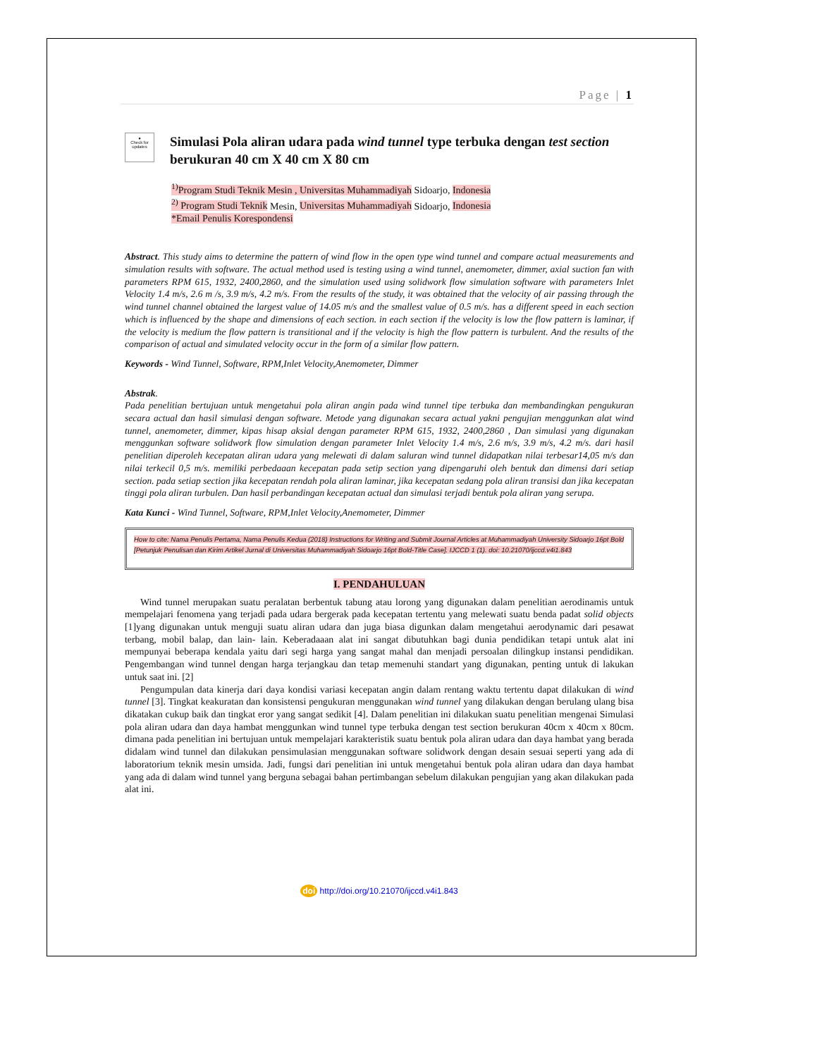Page | 1
●
Check for updates
Simulasi Pola aliran udara pada wind tunnel type terbuka dengan test section berukuran 40 cm X 40 cm X 80 cm
<sup>1)</sup> Program Studi Teknik Mesin , Universitas Muhammadiyah Sidoarjo, Indonesia
<sup>2)</sup> Program Studi Teknik Mesin, Universitas Muhammadiyah Sidoarjo, Indonesia
*Email Penulis Korespondensi
Abstract. This study aims to determine the pattern of wind flow in the open type wind tunnel and compare actual measurements and simulation results with software. The actual method used is testing using a wind tunnel, anemometer, dimmer, axial suction fan with parameters RPM 615, 1932, 2400,2860, and the simulation used using solidwork flow simulation software with parameters Inlet Velocity 1.4 m/s, 2.6 m /s, 3.9 m/s, 4.2 m/s. From the results of the study, it was obtained that the velocity of air passing through the wind tunnel channel obtained the largest value of 14.05 m/s and the smallest value of 0.5 m/s. has a different speed in each section which is influenced by the shape and dimensions of each section. in each section if the velocity is low the flow pattern is laminar, if the velocity is medium the flow pattern is transitional and if the velocity is high the flow pattern is turbulent. And the results of the comparison of actual and simulated velocity occur in the form of a similar flow pattern.
Keywords - Wind Tunnel, Software, RPM,Inlet Velocity,Anemometer, Dimmer
Abstrak.
Pada penelitian bertujuan untuk mengetahui pola aliran angin pada wind tunnel tipe terbuka dan membandingkan pengukuran secara actual dan hasil simulasi dengan software. Metode yang digunakan secara actual yakni pengujian menggunkan alat wind tunnel, anemometer, dimmer, kipas hisap aksial dengan parameter RPM 615, 1932, 2400,2860 , Dan simulasi yang digunakan menggunkan software solidwork flow simulation dengan parameter Inlet Velocity 1.4 m/s, 2.6 m/s, 3.9 m/s, 4.2 m/s. dari hasil penelitian diperoleh kecepatan aliran udara yang melewati di dalam saluran wind tunnel didapatkan nilai terbesar14,05 m/s dan nilai terkecil 0,5 m/s. memiliki perbedaaan kecepatan pada setip section yang dipengaruhi oleh bentuk dan dimensi dari setiap section. pada setiap section jika kecepatan rendah pola aliran laminar, jika kecepatan sedang pola aliran transisi dan jika kecepatan tinggi pola aliran turbulen. Dan hasil perbandingan kecepatan actual dan simulasi terjadi bentuk pola aliran yang serupa.
Kata Kunci - Wind Tunnel, Software, RPM,Inlet Velocity,Anemometer, Dimmer
How to cite: Nama Penulis Pertama, Nama Penulis Kedua (2018) Instructions for Writing and Submit Journal Articles at Muhammadiyah University Sidoarjo 16pt Bold [Petunjuk Penulisan dan Kirim Artikel Jurnal di Universitas Muhammadiyah Sidoarjo 16pt Bold-Title Case]. IJCCD 1 (1). doi: 10.21070/ijccd.v4i1.843
I. PENDAHULUAN
Wind tunnel merupakan suatu peralatan berbentuk tabung atau lorong yang digunakan dalam penelitian aerodinamis untuk mempelajari fenomena yang terjadi pada udara bergerak pada kecepatan tertentu yang melewati suatu benda padat solid objects [1]yang digunakan untuk menguji suatu aliran udara dan juga biasa digunkan dalam mengetahui aerodynamic dari pesawat terbang, mobil balap, dan lain- lain. Keberadaaan alat ini sangat dibutuhkan bagi dunia pendidikan tetapi untuk alat ini mempunyai beberapa kendala yaitu dari segi harga yang sangat mahal dan menjadi persoalan dilingkup instansi pendidikan. Pengembangan wind tunnel dengan harga terjangkau dan tetap memenuhi standart yang digunakan, penting untuk di lakukan untuk saat ini. [2]
Pengumpulan data kinerja dari daya kondisi variasi kecepatan angin dalam rentang waktu tertentu dapat dilakukan di wind tunnel [3]. Tingkat keakuratan dan konsistensi pengukuran menggunakan wind tunnel yang dilakukan dengan berulang ulang bisa dikatakan cukup baik dan tingkat eror yang sangat sedikit [4]. Dalam penelitian ini dilakukan suatu penelitian mengenai Simulasi pola aliran udara dan daya hambat menggunkan wind tunnel type terbuka dengan test section berukuran 40cm x 40cm x 80cm. dimana pada penelitian ini bertujuan untuk mempelajari karakteristik suatu bentuk pola aliran udara dan daya hambat yang berada didalam wind tunnel dan dilakukan pensimulasian menggunakan software solidwork dengan desain sesuai seperti yang ada di laboratorium teknik mesin umsida. Jadi, fungsi dari penelitian ini untuk mengetahui bentuk pola aliran udara dan daya hambat yang ada di dalam wind tunnel yang berguna sebagai bahan pertimbangan sebelum dilakukan pengujian yang akan dilakukan pada alat ini.
doi http://doi.org/10.21070/ijccd.v4i1.843